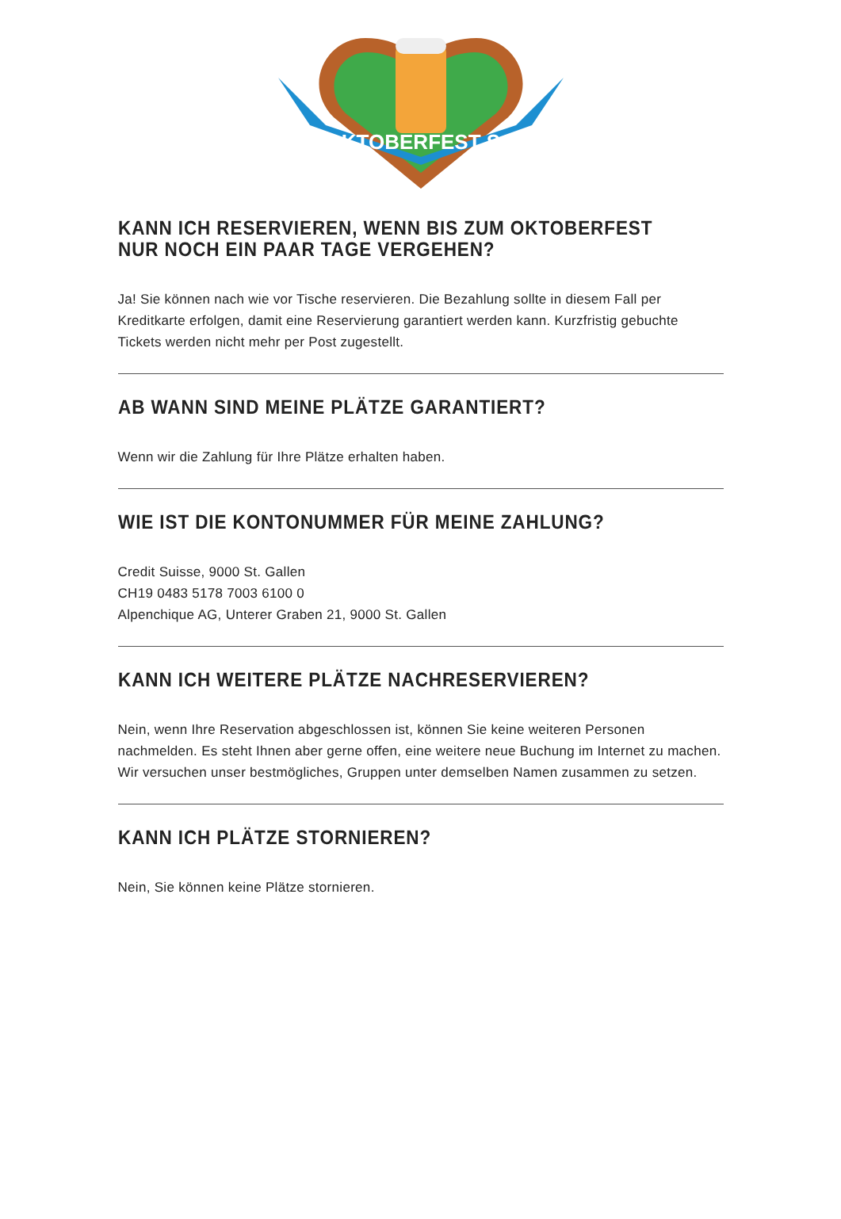OKTOBERFEST SG
KANN ICH RESERVIEREN, WENN BIS ZUM OKTOBERFEST
NUR NOCH EIN PAAR TAGE VERGEHEN?
Ja! Sie können nach wie vor Tische reservieren. Die Bezahlung sollte in diesem Fall per Kreditkarte erfolgen, damit eine Reservierung garantiert werden kann. Kurzfristig gebuchte Tickets werden nicht mehr per Post zugestellt.
AB WANN SIND MEINE PLÄTZE GARANTIERT?
Wenn wir die Zahlung für Ihre Plätze erhalten haben.
WIE IST DIE KONTONUMMER FÜR MEINE ZAHLUNG?
Credit Suisse, 9000 St. Gallen
CH19 0483 5178 7003 6100 0
Alpenchique AG, Unterer Graben 21, 9000 St. Gallen
KANN ICH WEITERE PLÄTZE NACHRESERVIEREN?
Nein, wenn Ihre Reservation abgeschlossen ist, können Sie keine weiteren Personen nachmelden. Es steht Ihnen aber gerne offen, eine weitere neue Buchung im Internet zu machen. Wir versuchen unser bestmögliches, Gruppen unter demselben Namen zusammen zu setzen.
KANN ICH PLÄTZE STORNIEREN?
Nein, Sie können keine Plätze stornieren.